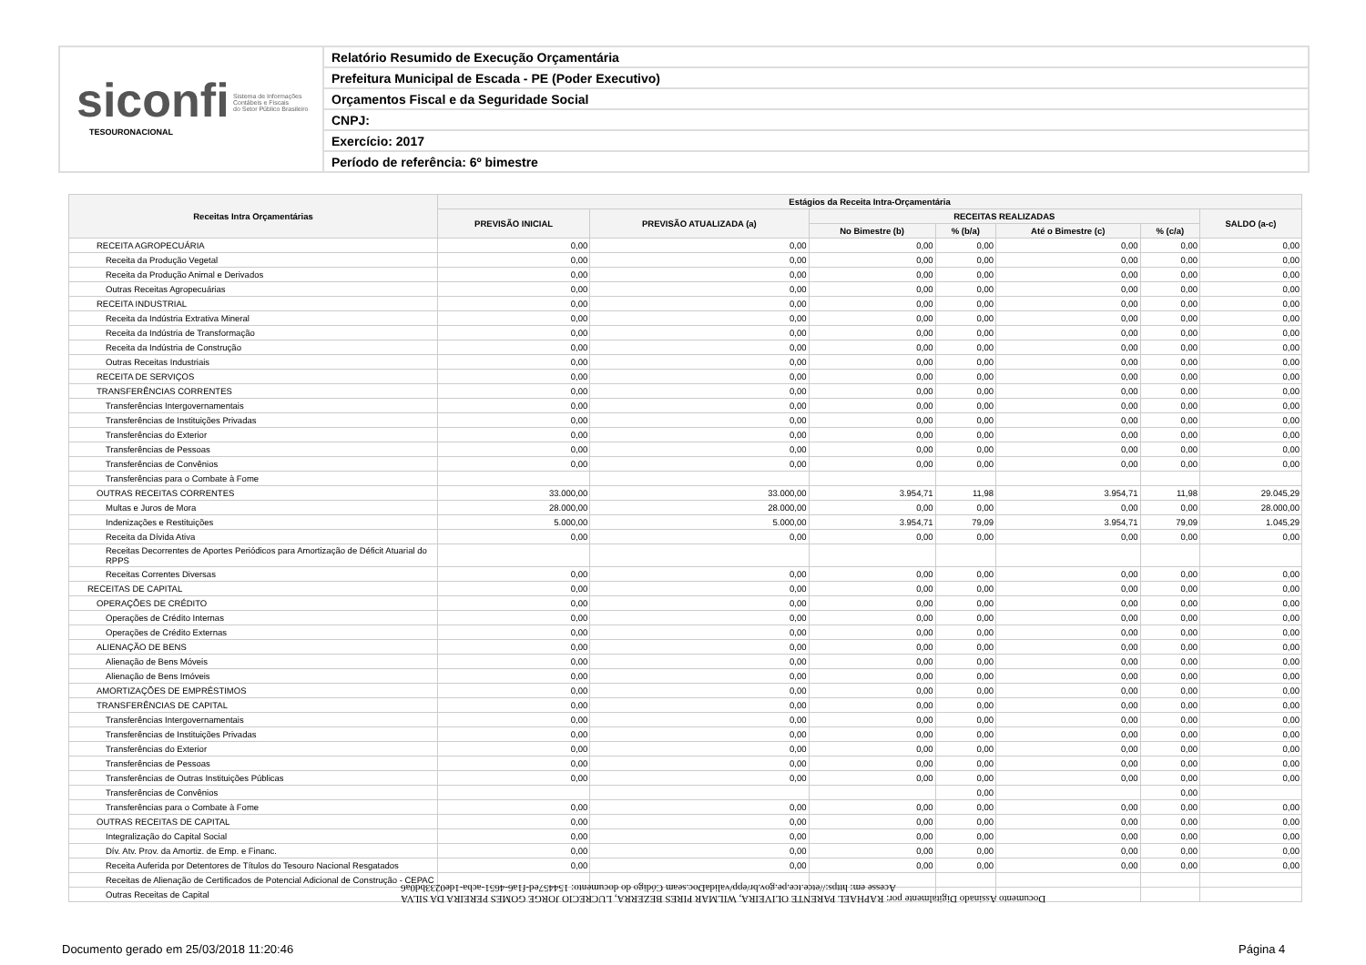siconfi Sistema de Informações
Contábeis e Fiscais
do Setor Público Brasileiro
TESOURONACIONAL
Relatório Resumido de Execução Orçamentária
Prefeitura Municipal de Escada - PE (Poder Executivo)
Orçamentos Fiscal e da Seguridade Social
CNPJ:
Exercício: 2017
Período de referência: 6º bimestre
| Receitas Intra Orçamentárias | Estágios da Receita Intra-Orçamentária | | | | | | |
| --- | --- | --- | --- | --- | --- | --- | --- |
| | PREVISÃO INICIAL | PREVISÃO ATUALIZADA (a) | RECEITAS REALIZADAS | | | | SALDO (a-c) |
| | | | No Bimestre (b) | % (b/a) | Até o Bimestre (c) | % (c/a) | |
| RECEITA AGROPECUÁRIA | 0,00 | 0,00 | 0,00 | 0,00 | 0,00 | 0,00 | 0,00 |
| Receita da Produção Vegetal | 0,00 | 0,00 | 0,00 | 0,00 | 0,00 | 0,00 | 0,00 |
| Receita da Produção Animal e Derivados | 0,00 | 0,00 | 0,00 | 0,00 | 0,00 | 0,00 | 0,00 |
| Outras Receitas Agropecuárias | 0,00 | 0,00 | 0,00 | 0,00 | 0,00 | 0,00 | 0,00 |
| RECEITA INDUSTRIAL | 0,00 | 0,00 | 0,00 | 0,00 | 0,00 | 0,00 | 0,00 |
| Receita da Indústria Extrativa Mineral | 0,00 | 0,00 | 0,00 | 0,00 | 0,00 | 0,00 | 0,00 |
| Receita da Indústria de Transformação | 0,00 | 0,00 | 0,00 | 0,00 | 0,00 | 0,00 | 0,00 |
| Receita da Indústria de Construção | 0,00 | 0,00 | 0,00 | 0,00 | 0,00 | 0,00 | 0,00 |
| Outras Receitas Industriais | 0,00 | 0,00 | 0,00 | 0,00 | 0,00 | 0,00 | 0,00 |
| RECEITA DE SERVIÇOS | 0,00 | 0,00 | 0,00 | 0,00 | 0,00 | 0,00 | 0,00 |
| TRANSFERÊNCIAS CORRENTES | 0,00 | 0,00 | 0,00 | 0,00 | 0,00 | 0,00 | 0,00 |
| Transferências Intergovernamentais | 0,00 | 0,00 | 0,00 | 0,00 | 0,00 | 0,00 | 0,00 |
| Transferências de Instituições Privadas | 0,00 | 0,00 | 0,00 | 0,00 | 0,00 | 0,00 | 0,00 |
| Transferências do Exterior | 0,00 | 0,00 | 0,00 | 0,00 | 0,00 | 0,00 | 0,00 |
| Transferências de Pessoas | 0,00 | 0,00 | 0,00 | 0,00 | 0,00 | 0,00 | 0,00 |
| Transferências de Convênios | 0,00 | 0,00 | 0,00 | 0,00 | 0,00 | 0,00 | 0,00 |
| Transferências para o Combate à Fome | | | | | | | |
| OUTRAS RECEITAS CORRENTES | 33.000,00 | 33.000,00 | 3.954,71 | 11,98 | 3.954,71 | 11,98 | 29.045,29 |
| Multas e Juros de Mora | 28.000,00 | 28.000,00 | 0,00 | 0,00 | 0,00 | 0,00 | 28.000,00 |
| Indenizações e Restituições | 5.000,00 | 5.000,00 | 3.954,71 | 79,09 | 3.954,71 | 79,09 | 1.045,29 |
| Receita da Dívida Ativa | 0,00 | 0,00 | 0,00 | 0,00 | 0,00 | 0,00 | 0,00 |
| Receitas Decorrentes de Aportes Periódicos para Amortização de Déficit Atuarial do RPPS | | | | | | | |
| Receitas Correntes Diversas | 0,00 | 0,00 | 0,00 | 0,00 | 0,00 | 0,00 | 0,00 |
| RECEITAS DE CAPITAL | 0,00 | 0,00 | 0,00 | 0,00 | 0,00 | 0,00 | 0,00 |
| OPERAÇÕES DE CRÉDITO | 0,00 | 0,00 | 0,00 | 0,00 | 0,00 | 0,00 | 0,00 |
| Operações de Crédito Internas | 0,00 | 0,00 | 0,00 | 0,00 | 0,00 | 0,00 | 0,00 |
| Operações de Crédito Externas | 0,00 | 0,00 | 0,00 | 0,00 | 0,00 | 0,00 | 0,00 |
| ALIENAÇÃO DE BENS | 0,00 | 0,00 | 0,00 | 0,00 | 0,00 | 0,00 | 0,00 |
| Alienação de Bens Móveis | 0,00 | 0,00 | 0,00 | 0,00 | 0,00 | 0,00 | 0,00 |
| Alienação de Bens Imóveis | 0,00 | 0,00 | 0,00 | 0,00 | 0,00 | 0,00 | 0,00 |
| AMORTIZAÇÕES DE EMPRÉSTIMOS | 0,00 | 0,00 | 0,00 | 0,00 | 0,00 | 0,00 | 0,00 |
| TRANSFERÊNCIAS DE CAPITAL | 0,00 | 0,00 | 0,00 | 0,00 | 0,00 | 0,00 | 0,00 |
| Transferências Intergovernamentais | 0,00 | 0,00 | 0,00 | 0,00 | 0,00 | 0,00 | 0,00 |
| Transferências de Instituições Privadas | 0,00 | 0,00 | 0,00 | 0,00 | 0,00 | 0,00 | 0,00 |
| Transferências do Exterior | 0,00 | 0,00 | 0,00 | 0,00 | 0,00 | 0,00 | 0,00 |
| Transferências de Pessoas | 0,00 | 0,00 | 0,00 | 0,00 | 0,00 | 0,00 | 0,00 |
| Transferências de Outras Instituições Públicas | 0,00 | 0,00 | 0,00 | 0,00 | 0,00 | 0,00 | 0,00 |
| Transferências de Convênios | | | | 0,00 | | 0,00 | |
| Transferências para o Combate à Fome | 0,00 | 0,00 | 0,00 | 0,00 | 0,00 | 0,00 | 0,00 |
| OUTRAS RECEITAS DE CAPITAL | 0,00 | 0,00 | 0,00 | 0,00 | 0,00 | 0,00 | 0,00 |
| Integralização do Capital Social | 0,00 | 0,00 | 0,00 | 0,00 | 0,00 | 0,00 | 0,00 |
| Dív. Atv. Prov. da Amortiz. de Emp. e Financ. | 0,00 | 0,00 | 0,00 | 0,00 | 0,00 | 0,00 | 0,00 |
| Receita Auferida por Detentores de Títulos do Tesouro Nacional Resgatados | 0,00 | 0,00 | 0,00 | 0,00 | 0,00 | 0,00 | 0,00 |
| Receitas de Alienação de Certificados de Potencial Adicional de Construção - CEPAC | | | | | | | |
| Outras Receitas de Capital | | | | | | | |
Documento Assinado Digitalmente por: RAPHAEL PARENTE OLIVEIRA, WILMAR PIRES BEZERRA, LUCRECIO JORGE GOMES PEREIRA DA SILVA
Acesse em: https://etce.tce.pe.gov.br/epp/validaDoc.seam Código do documento: 154457ed-f1a6-4651-acba-1de0233bd0a6
Documento gerado em 25/03/2018 11:20:46
Página 4